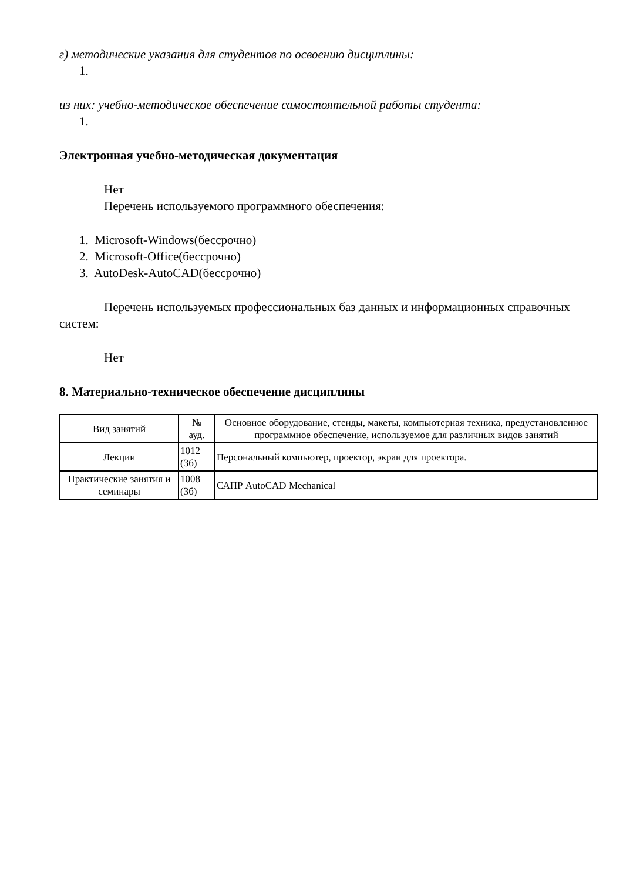г) методические указания для студентов по освоению дисциплины:
1.
из них: учебно-методическое обеспечение самостоятельной работы студента:
1.
Электронная учебно-методическая документация
Нет
Перечень используемого программного обеспечения:
1. Microsoft-Windows(бессрочно)
2. Microsoft-Office(бессрочно)
3. AutoDesk-AutoCAD(бессрочно)
Перечень используемых профессиональных баз данных и информационных справочных систем:
Нет
8. Материально-техническое обеспечение дисциплины
| Вид занятий | № ауд. | Основное оборудование, стенды, макеты, компьютерная техника, предустановленное программное обеспечение, используемое для различных видов занятий |
| Лекции | 1012 (3б) | Персональный компьютер, проектор, экран для проектора. |
| Практические занятия и семинары | 1008 (3б) | САПР AutoCAD Mechanical |